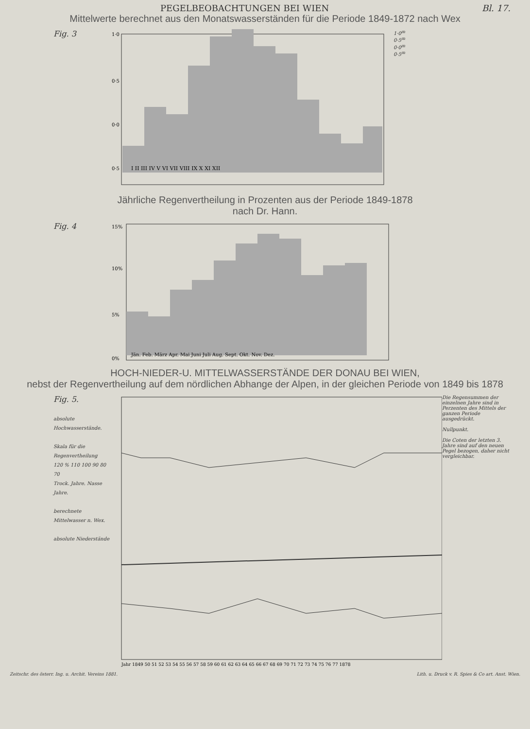PEGELBEOBACHTUNGEN BEI WIEN Bl. 17.
Mittelwerte berechnet aus den Monatswasserständen für die Periode 1849-1872 nach Wex
Fig. 3
1·0
0·5
0·0
0·5
I II III IV V VI VII VIII IX X XI XII
1·0<sup>m</sup>
0·5<sup>m</sup>
0·0<sup>m</sup>
0·5<sup>m</sup>
Jährliche Regenvertheilung in Prozenten aus der Periode 1849-1878
nach Dr. Hann.
Fig. 4
15%
10%
5%
0%
Jän. Feb. März Apr. Mai Juni Juli Aug. Sept. Okt. Nov. Dez.
HOCH-NIEDER-U. MITTELWASSERSTÄNDE DER DONAU BEI WIEN,
nebst der Regenvertheilung auf dem nördlichen Abhange der Alpen, in der gleichen Periode von 1849 bis 1878
Fig. 5.
absolute Hochwasserstände.
Skala für die Regenvertheilung
120 % 110 100 90 80 70
Trock. Jahre. Nasse Jahre.
berechnete Mittelwasser n. Wex.
absolute Niederstände
Jahr 1849 50 51 52 53 54 55 56 57 58 59 60 61 62 63 64 65 66 67 68 69 70 71 72 73 74 75 76 77 1878
Die Regensummen der einzelnen Jahre sind in Perzenten des Mittels der ganzen Periode ausgedrückt.
Nullpunkt.
Die Coten der letzten 3. Jahre sind auf den neuen Pegel bezogen, daher nicht vergleichbar.
Zeitschr. des österr. Ing. u. Archit. Vereins 1881. Lith. u. Druck v. R. Spies & Co art. Anst. Wien.